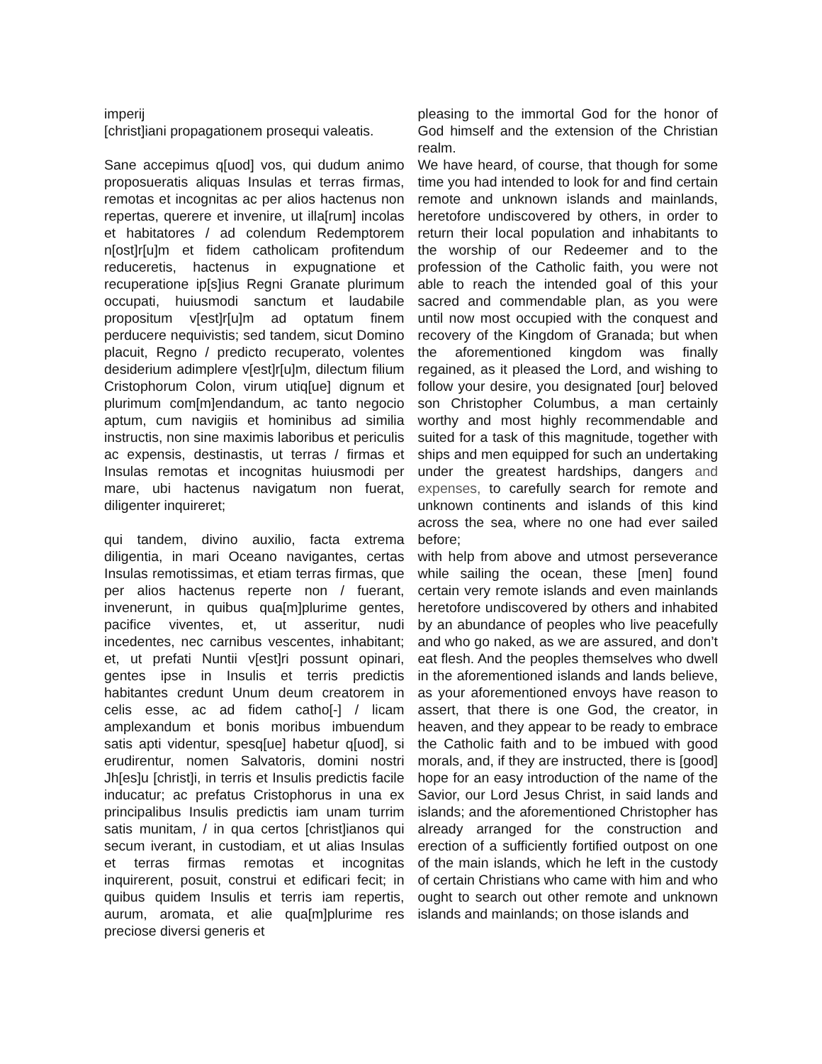imperij
[christ]iani propagationem prosequi valeatis.
Sane accepimus q[uod] vos, qui dudum animo proposueratis aliquas Insulas et terras firmas, remotas et incognitas ac per alios hactenus non repertas, querere et invenire, ut illa[rum] incolas et habitatores / ad colendum Redemptorem n[ost]r[u]m et fidem catholicam profitendum reduceretis, hactenus in expugnatione et recuperatione ip[s]ius Regni Granate plurimum occupati, huiusmodi sanctum et laudabile propositum v[est]r[u]m ad optatum finem perducere nequivistis; sed tandem, sicut Domino placuit, Regno / predicto recuperato, volentes desiderium adimplere v[est]r[u]m, dilectum filium Cristophorum Colon, virum utiq[ue] dignum et plurimum com[m]endandum, ac tanto negocio aptum, cum navigiis et hominibus ad similia instructis, non sine maximis laboribus et periculis ac expensis, destinastis, ut terras / firmas et Insulas remotas et incognitas huiusmodi per mare, ubi hactenus navigatum non fuerat, diligenter inquireret;
qui tandem, divino auxilio, facta extrema diligentia, in mari Oceano navigantes, certas Insulas remotissimas, et etiam terras firmas, que per alios hactenus reperte non / fuerant, invenerunt, in quibus qua[m]plurime gentes, pacifice viventes, et, ut asseritur, nudi incedentes, nec carnibus vescentes, inhabitant; et, ut prefati Nuntii v[est]ri possunt opinari, gentes ipse in Insulis et terris predictis habitantes credunt Unum deum creatorem in celis esse, ac ad fidem catho[-] / licam amplexandum et bonis moribus imbuendum satis apti videntur, spesq[ue] habetur q[uod], si erudirentur, nomen Salvatoris, domini nostri Jh[es]u [christ]i, in terris et Insulis predictis facile inducatur; ac prefatus Cristophorus in una ex principalibus Insulis predictis iam unam turrim satis munitam, / in qua certos [christ]ianos qui secum iverant, in custodiam, et ut alias Insulas et terras firmas remotas et incognitas inquirerent, posuit, construi et edificari fecit; in quibus quidem Insulis et terris iam repertis, aurum, aromata, et alie qua[m]plurime res preciose diversi generis et
pleasing to the immortal God for the honor of God himself and the extension of the Christian realm.
We have heard, of course, that though for some time you had intended to look for and find certain remote and unknown islands and mainlands, heretofore undiscovered by others, in order to return their local population and inhabitants to the worship of our Redeemer and to the profession of the Catholic faith, you were not able to reach the intended goal of this your sacred and commendable plan, as you were until now most occupied with the conquest and recovery of the Kingdom of Granada; but when the aforementioned kingdom was finally regained, as it pleased the Lord, and wishing to follow your desire, you designated [our] beloved son Christopher Columbus, a man certainly worthy and most highly recommendable and suited for a task of this magnitude, together with ships and men equipped for such an undertaking under the greatest hardships, dangers and expenses, to carefully search for remote and unknown continents and islands of this kind across the sea, where no one had ever sailed before;
with help from above and utmost perseverance while sailing the ocean, these [men] found certain very remote islands and even mainlands heretofore undiscovered by others and inhabited by an abundance of peoples who live peacefully and who go naked, as we are assured, and don’t eat flesh. And the peoples themselves who dwell in the aforementioned islands and lands believe, as your aforementioned envoys have reason to assert, that there is one God, the creator, in heaven, and they appear to be ready to embrace the Catholic faith and to be imbued with good morals, and, if they are instructed, there is [good] hope for an easy introduction of the name of the Savior, our Lord Jesus Christ, in said lands and islands; and the aforementioned Christopher has already arranged for the construction and erection of a sufficiently fortified outpost on one of the main islands, which he left in the custody of certain Christians who came with him and who ought to search out other remote and unknown islands and mainlands; on those islands and